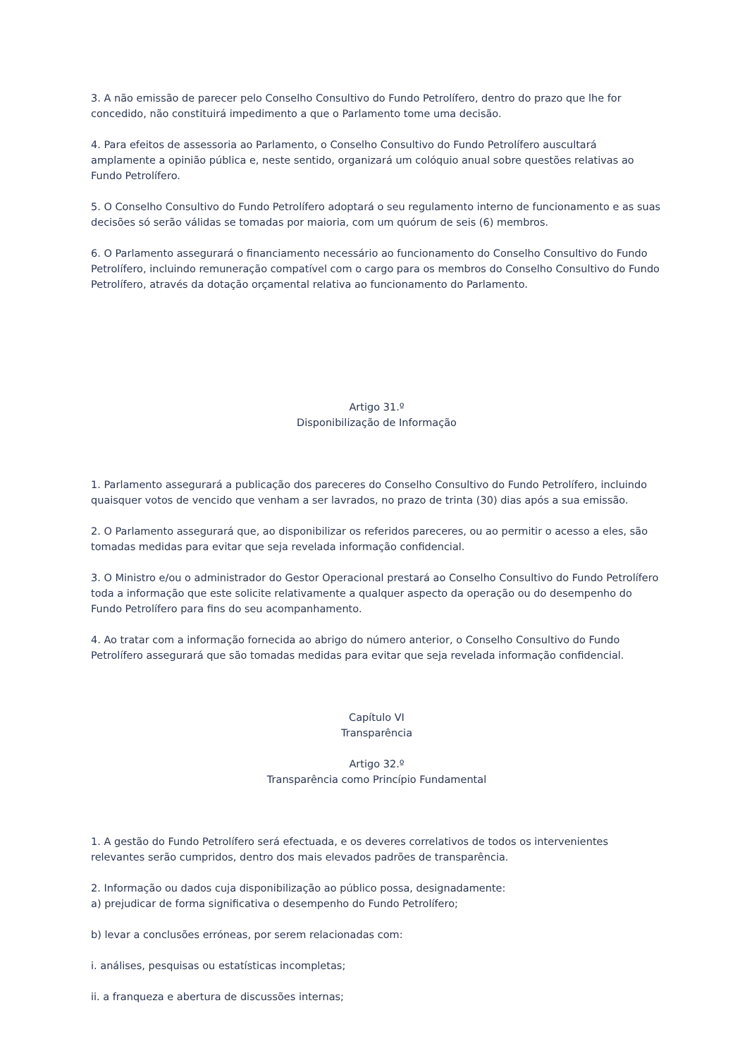3. A não emissão de parecer pelo Conselho Consultivo do Fundo Petrolífero, dentro do prazo que lhe for concedido, não constituirá impedimento a que o Parlamento tome uma decisão.
4. Para efeitos de assessoria ao Parlamento, o Conselho Consultivo do Fundo Petrolífero auscultará amplamente a opinião pública e, neste sentido, organizará um colóquio anual sobre questões relativas ao Fundo Petrolífero.
5. O Conselho Consultivo do Fundo Petrolífero adoptará o seu regulamento interno de funcionamento e as suas decisões só serão válidas se tomadas por maioria, com um quórum de seis (6) membros.
6. O Parlamento assegurará o financiamento necessário ao funcionamento do Conselho Consultivo do Fundo Petrolífero, incluindo remuneração compatível com o cargo para os membros do Conselho Consultivo do Fundo Petrolífero, através da dotação orçamental relativa ao funcionamento do Parlamento.
Artigo 31.º
Disponibilização de Informação
1. Parlamento assegurará a publicação dos pareceres do Conselho Consultivo do Fundo Petrolífero, incluindo quaisquer votos de vencido que venham a ser lavrados, no prazo de trinta (30) dias após a sua emissão.
2. O Parlamento assegurará que, ao disponibilizar os referidos pareceres, ou ao permitir o acesso a eles, são tomadas medidas para evitar que seja revelada informação confidencial.
3. O Ministro e/ou o administrador do Gestor Operacional prestará ao Conselho Consultivo do Fundo Petrolífero toda a informação que este solicite relativamente a qualquer aspecto da operação ou do desempenho do Fundo Petrolífero para fins do seu acompanhamento.
4. Ao tratar com a informação fornecida ao abrigo do número anterior, o Conselho Consultivo do Fundo Petrolífero assegurará que são tomadas medidas para evitar que seja revelada informação confidencial.
Capítulo VI
Transparência
Artigo 32.º
Transparência como Princípio Fundamental
1. A gestão do Fundo Petrolífero será efectuada, e os deveres correlativos de todos os intervenientes relevantes serão cumpridos, dentro dos mais elevados padrões de transparência.
2. Informação ou dados cuja disponibilização ao público possa, designadamente:
a) prejudicar de forma significativa o desempenho do Fundo Petrolífero;
b) levar a conclusões erróneas, por serem relacionadas com:
i. análises, pesquisas ou estatísticas incompletas;
ii. a franqueza e abertura de discussões internas;